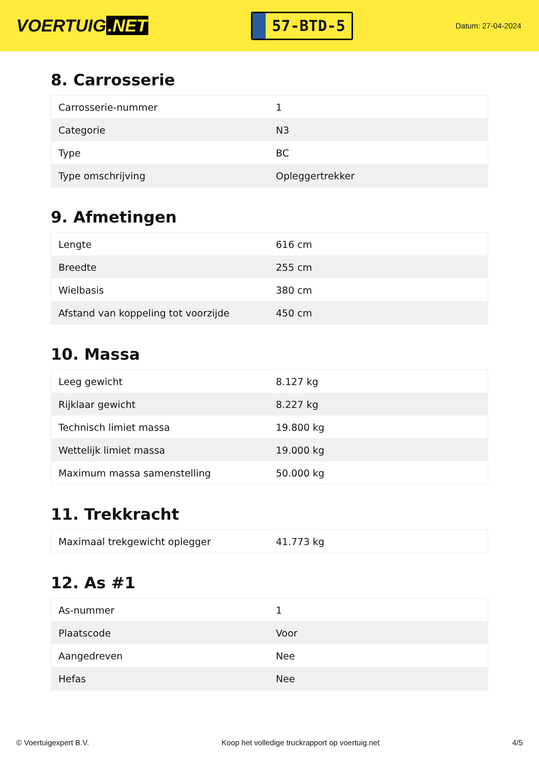VOERTUIG.NET
57-BTD-5
Datum: 27-04-2024
8. Carrosserie
| Carrosserie-nummer | 1 |
| Categorie | N3 |
| Type | BC |
| Type omschrijving | Opleggertrekker |
9. Afmetingen
| Lengte | 616 cm |
| Breedte | 255 cm |
| Wielbasis | 380 cm |
| Afstand van koppeling tot voorzijde | 450 cm |
10. Massa
| Leeg gewicht | 8.127 kg |
| Rijklaar gewicht | 8.227 kg |
| Technisch limiet massa | 19.800 kg |
| Wettelijk limiet massa | 19.000 kg |
| Maximum massa samenstelling | 50.000 kg |
11. Trekkracht
| Maximaal trekgewicht oplegger | 41.773 kg |
12. As #1
| As-nummer | 1 |
| Plaatscode | Voor |
| Aangedreven | Nee |
| Hefas | Nee |
© Voertuigexpert B.V. Koop het volledige truckrapport op voertuig.net 4/5